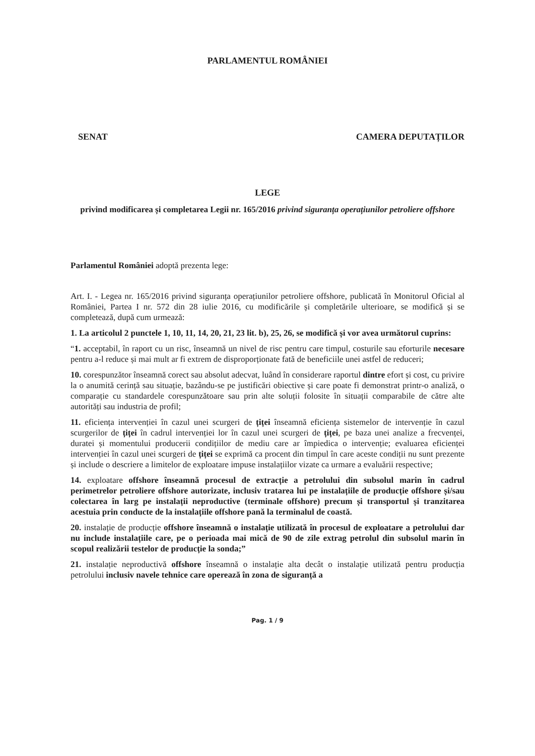PARLAMENTUL ROMÂNIEI
SENAT CAMERA DEPUTAȚILOR
LEGE
privind modificarea și completarea Legii nr. 165/2016 privind siguranța operațiunilor petroliere offshore
Parlamentul României adoptă prezenta lege:
Art. I. - Legea nr. 165/2016 privind siguranța operațiunilor petroliere offshore, publicată în Monitorul Oficial al României, Partea I nr. 572 din 28 iulie 2016, cu modificările și completările ulterioare, se modifică și se completează, după cum urmează:
1. La articolul 2 punctele 1, 10, 11, 14, 20, 21, 23 lit. b), 25, 26, se modifică și vor avea următorul cuprins:
“1. acceptabil, în raport cu un risc, înseamnă un nivel de risc pentru care timpul, costurile sau eforturile necesare pentru a-l reduce și mai mult ar fi extrem de disproporționate fată de beneficiile unei astfel de reduceri;
10. corespunzător înseamnă corect sau absolut adecvat, luând în considerare raportul dintre efort și cost, cu privire la o anumită cerință sau situație, bazându-se pe justificări obiective și care poate fi demonstrat printr-o analiză, o comparație cu standardele corespunzătoare sau prin alte soluții folosite în situații comparabile de către alte autorități sau industria de profil;
11. eficiența intervenției în cazul unei scurgeri de țiței înseamnă eficiența sistemelor de intervenție în cazul scurgerilor de țiței în cadrul intervenției lor în cazul unei scurgeri de țiței, pe baza unei analize a frecvenței, duratei și momentului producerii condițiilor de mediu care ar împiedica o intervenție; evaluarea eficienței intervenției în cazul unei scurgeri de țiței se exprimă ca procent din timpul în care aceste condiții nu sunt prezente și include o descriere a limitelor de exploatare impuse instalațiilor vizate ca urmare a evaluării respective;
14. exploatare offshore înseamnă procesul de extracție a petrolului din subsolul marin în cadrul perimetrelor petroliere offshore autorizate, inclusiv tratarea lui pe instalațiile de producție offshore și/sau colectarea în larg pe instalații neproductive (terminale offshore) precum și transportul și tranzitarea acestuia prin conducte de la instalațiile offshore pană la terminalul de coastă.
20. instalație de producție offshore înseamnă o instalație utilizată în procesul de exploatare a petrolului dar nu include instalațiile care, pe o perioada mai mică de 90 de zile extrag petrolul din subsolul marin în scopul realizării testelor de producție la sonda;”
21. instalație neproductivă offshore înseamnă o instalație alta decât o instalație utilizată pentru producția petrolului inclusiv navele tehnice care operează în zona de siguranță a
Pag. 1 / 9